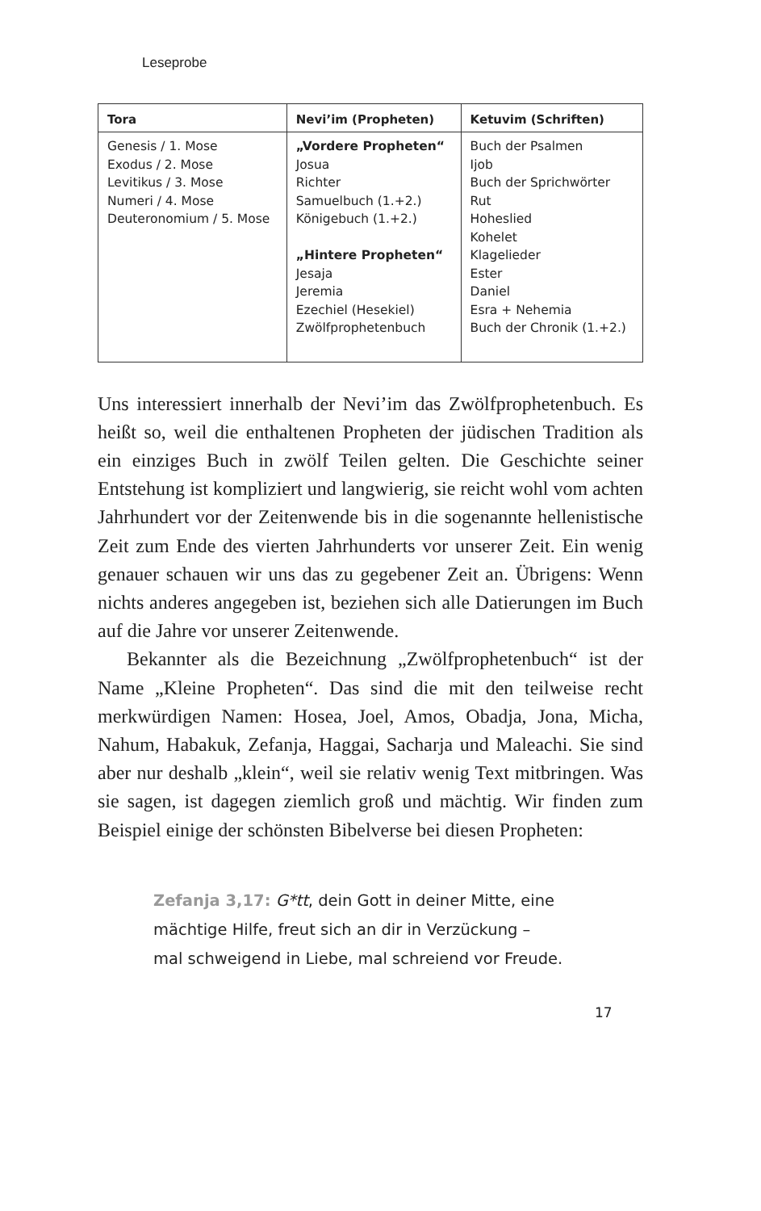Leseprobe
| Tora | Nevi’im (Propheten) | Ketuvim (Schriften) |
| --- | --- | --- |
| Genesis / 1. Mose Exodus / 2. Mose Levitikus / 3. Mose Numeri / 4. Mose Deuteronomium / 5. Mose | „Vordere Propheten“ Josua Richter Samuelbuch (1.+2.) Königebuch (1.+2.) „Hintere Propheten“ Jesaja Jeremia Ezechiel (Hesekiel) Zwölfprophetenbuch | Buch der Psalmen Ijob Buch der Sprichwörter Rut Hoheslied Kohelet Klagelieder Ester Daniel Esra + Nehemia Buch der Chronik (1.+2.) |
Uns interessiert innerhalb der Nevi’im das Zwölfpropheten­buch. Es heißt so, weil die enthaltenen Propheten der jüdischen Tradition als ein einziges Buch in zwölf Teilen gelten. Die Ge­schichte seiner Entstehung ist kompliziert und langwierig, sie reicht wohl vom achten Jahrhundert vor der Zeitenwende bis in die sogenannte hellenistische Zeit zum Ende des vierten Jahr­hunderts vor unserer Zeit. Ein wenig genauer schauen wir uns das zu gegebener Zeit an. Übrigens: Wenn nichts anderes an­gegeben ist, beziehen sich alle Datierungen im Buch auf die Jahre vor unserer Zeitenwende.
Bekannter als die Bezeichnung „Zwölfprophetenbuch“ ist der Name „Kleine Propheten“. Das sind die mit den teilweise recht merkwürdigen Namen: Hosea, Joel, Amos, Obadja, Jona, Micha, Nahum, Habakuk, Zefanja, Haggai, Sacharja und Ma­leachi. Sie sind aber nur deshalb „klein“, weil sie relativ wenig Text mitbringen. Was sie sagen, ist dagegen ziemlich groß und mächtig. Wir finden zum Beispiel einige der schönsten Bibel­verse bei diesen Propheten:
Zefanja 3,17: G*tt, dein Gott in deiner Mitte, eine
mächtige Hilfe, freut sich an dir in Verzückung –
mal schweigend in Liebe, mal schreiend vor Freude.
17